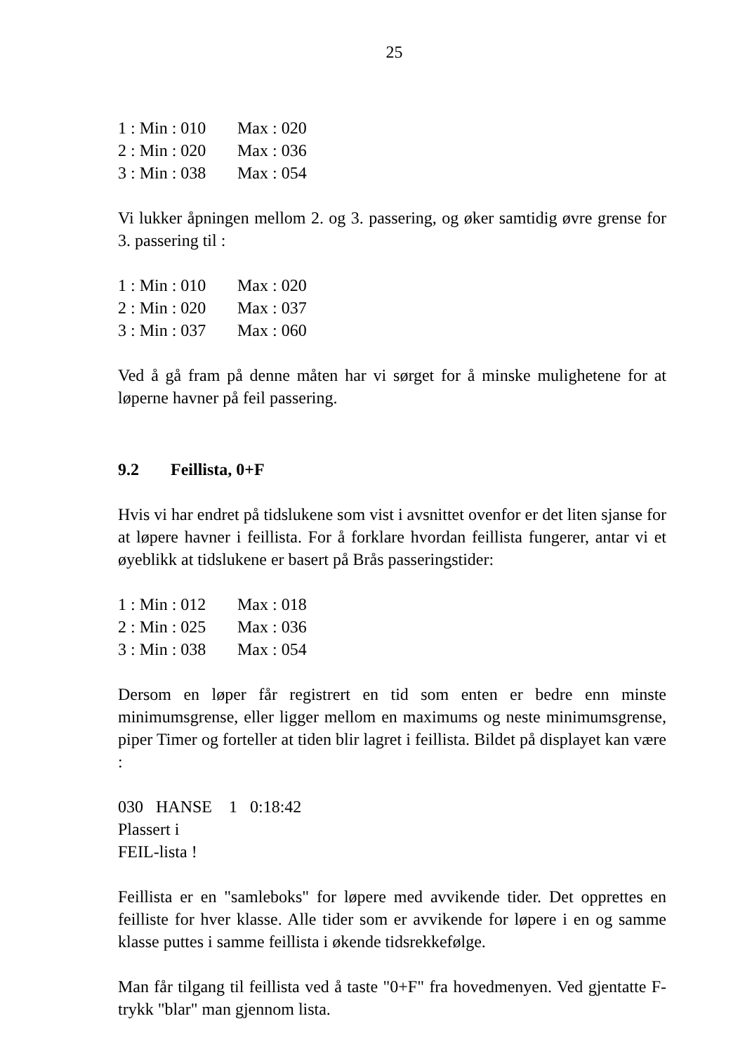25
1 : Min : 010 Max : 020
2 : Min : 020 Max : 036
3 : Min : 038 Max : 054
Vi lukker åpningen mellom 2. og 3. passering, og øker samtidig øvre grense for 3. passering til :
1 : Min : 010 Max : 020
2 : Min : 020 Max : 037
3 : Min : 037 Max : 060
Ved å gå fram på denne måten har vi sørget for å minske mulighetene for at løperne havner på feil passering.
9.2 Feillista, 0+F
Hvis vi har endret på tidslukene som vist i avsnittet ovenfor er det liten sjanse for at løpere havner i feillista. For å forklare hvordan feillista fungerer, antar vi et øyeblikk at tidslukene er basert på Brås passeringstider:
1 : Min : 012 Max : 018
2 : Min : 025 Max : 036
3 : Min : 038 Max : 054
Dersom en løper får registrert en tid som enten er bedre enn minste minimumsgrense, eller ligger mellom en maximums og neste minimumsgrense, piper Timer og forteller at tiden blir lagret i feillista. Bildet på displayet kan være :
030 HANSE 1 0:18:42
Plassert i
FEIL-lista !
Feillista er en "samleboks" for løpere med avvikende tider. Det opprettes en feilliste for hver klasse. Alle tider som er avvikende for løpere i en og samme klasse puttes i samme feillista i økende tidsrekkefølge.
Man får tilgang til feillista ved å taste "0+F" fra hovedmenyen. Ved gjentatte F-trykk "blar" man gjennom lista.